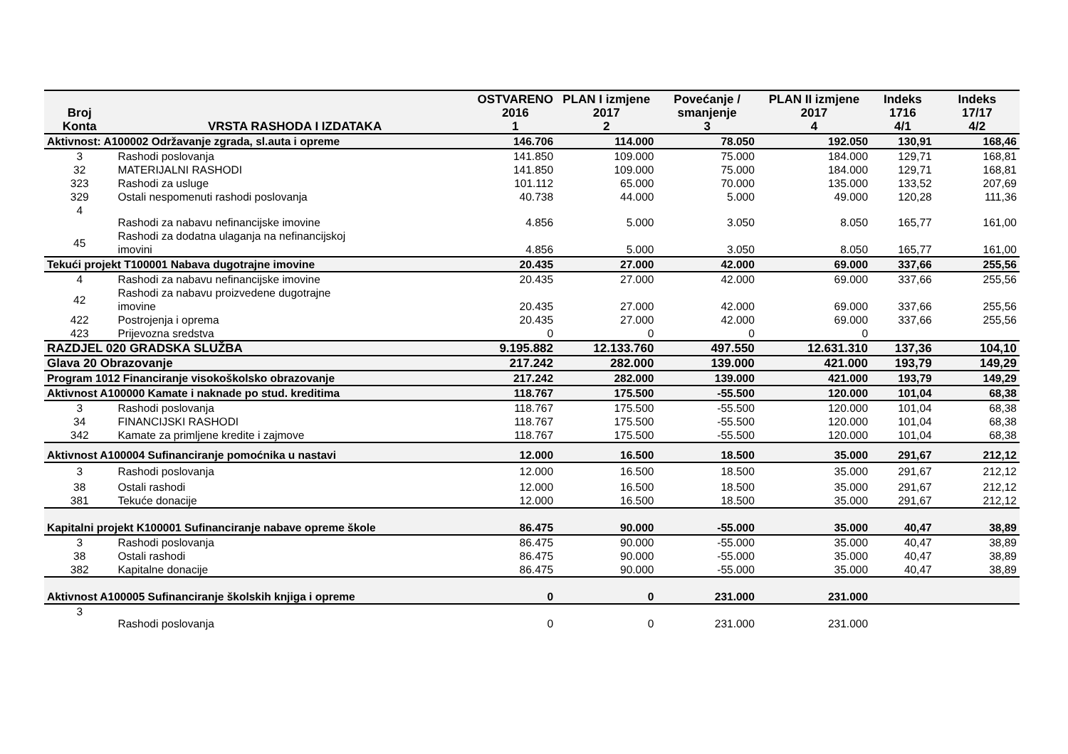| Broj Konta | VRSTA RASHODA I IZDATAKA | OSTVARENO 2016 1 | PLAN I izmjene 2017 2 | Povećanje / smanjenje 3 | PLAN II izmjene 2017 4 | Indeks 1716 4/1 | Indeks 17/17 4/2 |
| --- | --- | --- | --- | --- | --- | --- | --- |
| Aktivnost: A100002 Održavanje zgrada, sl.auta i opreme | | 146.706 | 114.000 | 78.050 | 192.050 | 130,91 | 168,46 |
| 3 | Rashodi poslovanja | 141.850 | 109.000 | 75.000 | 184.000 | 129,71 | 168,81 |
| 32 | MATERIJALNI RASHODI | 141.850 | 109.000 | 75.000 | 184.000 | 129,71 | 168,81 |
| 323 | Rashodi za usluge | 101.112 | 65.000 | 70.000 | 135.000 | 133,52 | 207,69 |
| 329 | Ostali nespomenuti rashodi poslovanja | 40.738 | 44.000 | 5.000 | 49.000 | 120,28 | 111,36 |
| 4 | Rashodi za nabavu nefinancijske imovine | 4.856 | 5.000 | 3.050 | 8.050 | 165,77 | 161,00 |
| 45 | Rashodi za dodatna ulaganja na nefinancijskoj imovini | 4.856 | 5.000 | 3.050 | 8.050 | 165,77 | 161,00 |
| Tekući projekt T100001 Nabava dugotrajne imovine | | 20.435 | 27.000 | 42.000 | 69.000 | 337,66 | 255,56 |
| 4 | Rashodi za nabavu nefinancijske imovine | 20.435 | 27.000 | 42.000 | 69.000 | 337,66 | 255,56 |
| 42 | Rashodi za nabavu proizvedene dugotrajne imovine | 20.435 | 27.000 | 42.000 | 69.000 | 337,66 | 255,56 |
| 422 | Postrojenja i oprema | 20.435 | 27.000 | 42.000 | 69.000 | 337,66 | 255,56 |
| 423 | Prijevozna sredstva | 0 | 0 | 0 | 0 | | |
| RAZDJEL 020 GRADSKA SLUŽBA | | 9.195.882 | 12.133.760 | 497.550 | 12.631.310 | 137,36 | 104,10 |
| Glava 20 Obrazovanje | | 217.242 | 282.000 | 139.000 | 421.000 | 193,79 | 149,29 |
| Program 1012 Financiranje visokoškolsko obrazovanje | | 217.242 | 282.000 | 139.000 | 421.000 | 193,79 | 149,29 |
| Aktivnost A100000 Kamate i naknade po stud. kreditima | | 118.767 | 175.500 | -55.500 | 120.000 | 101,04 | 68,38 |
| 3 | Rashodi poslovanja | 118.767 | 175.500 | -55.500 | 120.000 | 101,04 | 68,38 |
| 34 | FINANCIJSKI RASHODI | 118.767 | 175.500 | -55.500 | 120.000 | 101,04 | 68,38 |
| 342 | Kamate za primljene kredite i zajmove | 118.767 | 175.500 | -55.500 | 120.000 | 101,04 | 68,38 |
| Aktivnost A100004 Sufinanciranje pomoćnika u nastavi | | 12.000 | 16.500 | 18.500 | 35.000 | 291,67 | 212,12 |
| 3 | Rashodi poslovanja | 12.000 | 16.500 | 18.500 | 35.000 | 291,67 | 212,12 |
| 38 | Ostali rashodi | 12.000 | 16.500 | 18.500 | 35.000 | 291,67 | 212,12 |
| 381 | Tekuće donacije | 12.000 | 16.500 | 18.500 | 35.000 | 291,67 | 212,12 |
| Kapitalni projekt K100001 Sufinanciranje nabave opreme škole | | 86.475 | 90.000 | -55.000 | 35.000 | 40,47 | 38,89 |
| 3 | Rashodi poslovanja | 86.475 | 90.000 | -55.000 | 35.000 | 40,47 | 38,89 |
| 38 | Ostali rashodi | 86.475 | 90.000 | -55.000 | 35.000 | 40,47 | 38,89 |
| 382 | Kapitalne donacije | 86.475 | 90.000 | -55.000 | 35.000 | 40,47 | 38,89 |
| Aktivnost A100005 Sufinanciranje školskih knjiga i opreme | | 0 | 0 | 231.000 | 231.000 | | |
| 3 | Rashodi poslovanja | 0 | 0 | 231.000 | 231.000 | | |